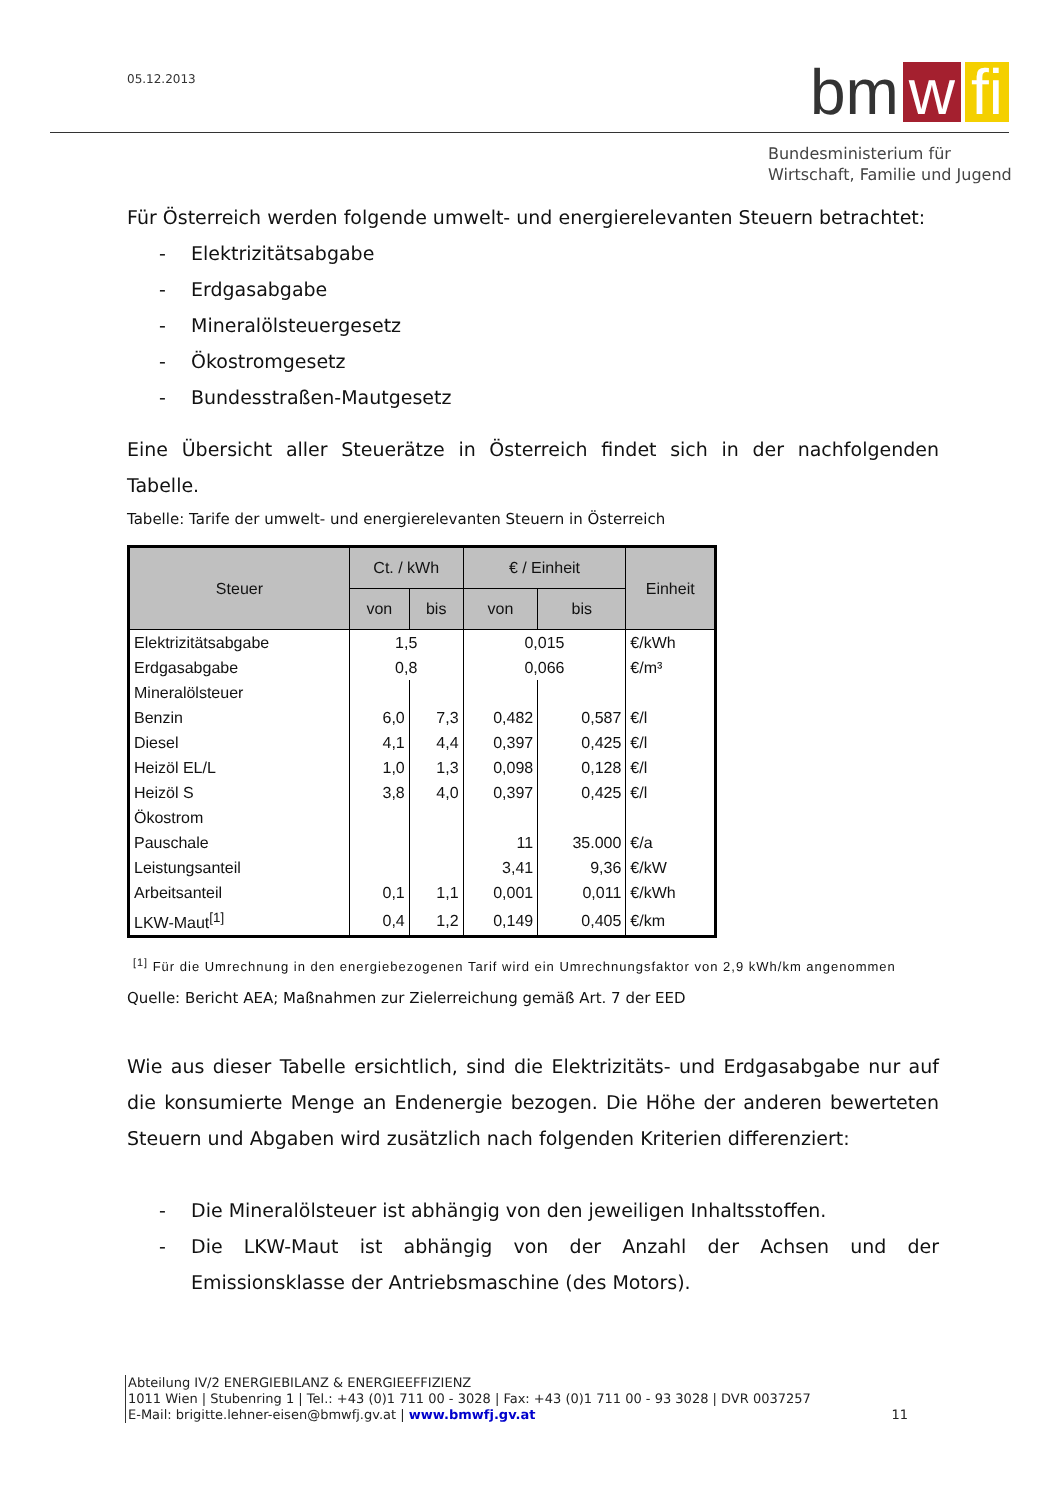05.12.2013
bm w fi
Bundesministerium für
Wirtschaft, Familie und Jugend
Für Österreich werden folgende umwelt- und energierelevanten Steuern betrachtet:
- Elektrizitätsabgabe
- Erdgasabgabe
- Mineralölsteuergesetz
- Ökostromgesetz
- Bundesstraßen-Mautgesetz
Eine Übersicht aller Steuerätze in Österreich findet sich in der nachfolgenden Tabelle.
Tabelle: Tarife der umwelt- und energierelevanten Steuern in Österreich
| Steuer | Ct. / kWh | | € / Einheit | | Einheit |
| --- | --- | --- | --- | --- | --- |
| | von | bis | von | bis | |
| Elektrizitätsabgabe | 1,5 | | 0,015 | | €/kWh |
| Erdgasabgabe | 0,8 | | 0,066 | | €/m³ |
| Mineralölsteuer | | | | | |
| Benzin | 6,0 | 7,3 | 0,482 | 0,587 | €/l |
| Diesel | 4,1 | 4,4 | 0,397 | 0,425 | €/l |
| Heizöl EL/L | 1,0 | 1,3 | 0,098 | 0,128 | €/l |
| Heizöl S | 3,8 | 4,0 | 0,397 | 0,425 | €/l |
| Ökostrom | | | | | |
| Pauschale | | | 11 | 35.000 | €/a |
| Leistungsanteil | | | 3,41 | 9,36 | €/kW |
| Arbeitsanteil | 0,1 | 1,1 | 0,001 | 0,011 | €/kWh |
| LKW-Maut<sup>[1]</sup> | 0,4 | 1,2 | 0,149 | 0,405 | €/km |
<sup>[1]</sup> Für die Umrechnung in den energiebezogenen Tarif wird ein Umrechnungsfaktor von 2,9 kWh/km angenommen
Quelle: Bericht AEA; Maßnahmen zur Zielerreichung gemäß Art. 7 der EED
Wie aus dieser Tabelle ersichtlich, sind die Elektrizitäts- und Erdgasabgabe nur auf die konsumierte Menge an Endenergie bezogen. Die Höhe der anderen bewerteten Steuern und Abgaben wird zusätzlich nach folgenden Kriterien differenziert:
- Die Mineralölsteuer ist abhängig von den jeweiligen Inhaltsstoffen.
- Die LKW-Maut ist abhängig von der Anzahl der Achsen und der Emissionsklasse der Antriebsmaschine (des Motors).
Abteilung IV/2 ENERGIEBILANZ & ENERGIEEFFIZIENZ
1011 Wien | Stubenring 1 | Tel.: +43 (0)1 711 00 - 3028 | Fax: +43 (0)1 711 00 - 93 3028 | DVR 0037257
E-Mail: brigitte.lehner-eisen@bmwfj.gv.at | www.bmwfj.gv.at 11